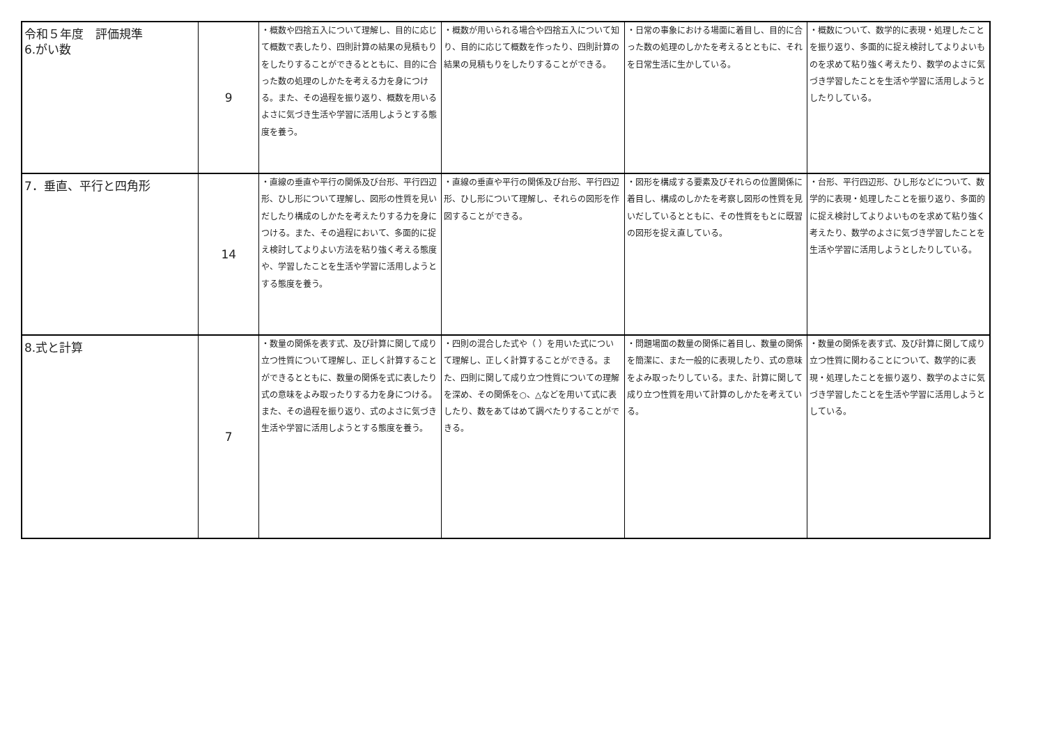| 令和５年度 評価規準 6.がい数 | 9 | ・概数や四捨五入について理解し、目的に応じて概数で表したり、四則計算の結果の見積もりをしたりすることができるとともに、目的に合った数の処理のしかたを考える力を身につける。また、その過程を振り返り、概数を用いるよさに気づき生活や学習に活用しようとする態度を養う。 | ・概数が用いられる場合や四捨五入について知り、目的に応じて概数を作ったり、四則計算の結果の見積もりをしたりすることができる。 | ・日常の事象における場面に着目し、目的に合った数の処理のしかたを考えるとともに、それを日常生活に生かしている。 | ・概数について、数学的に表現・処理したことを振り返り、多面的に捉え検討してよりよいものを求めて粘り強く考えたり、数学のよさに気づき学習したことを生活や学習に活用しようとしたりしている。 |
| 7．垂直、平行と四角形 | 14 | ・直線の垂直や平行の関係及び台形、平行四辺形、ひし形について理解し、図形の性質を見いだしたり構成のしかたを考えたりする力を身につける。また、その過程において、多面的に捉え検討してよりよい方法を粘り強く考える態度や、学習したことを生活や学習に活用しようとする態度を養う。 | ・直線の垂直や平行の関係及び台形、平行四辺形、ひし形について理解し、それらの図形を作図することができる。 | ・図形を構成する要素及びそれらの位置関係に着目し、構成のしかたを考察し図形の性質を見いだしているとともに、その性質をもとに既習の図形を捉え直している。 | ・台形、平行四辺形、ひし形などについて、数学的に表現・処理したことを振り返り、多面的に捉え検討してよりよいものを求めて粘り強く考えたり、数学のよさに気づき学習したことを生活や学習に活用しようとしたりしている。 |
| 8.式と計算 | 7 | ・数量の関係を表す式、及び計算に関して成り立つ性質について理解し、正しく計算することができるとともに、数量の関係を式に表したり式の意味をよみ取ったりする力を身につける。また、その過程を振り返り、式のよさに気づき生活や学習に活用しようとする態度を養う。 | ・四則の混合した式や（ ）を用いた式について理解し、正しく計算することができる。また、四則に関して成り立つ性質についての理解を深め、その関係を○、△などを用いて式に表したり、数をあてはめて調べたりすることができる。 | ・問題場面の数量の関係に着目し、数量の関係を簡潔に、また一般的に表現したり、式の意味をよみ取ったりしている。また、計算に関して成り立つ性質を用いて計算のしかたを考えている。 | ・数量の関係を表す式、及び計算に関して成り立つ性質に関わることについて、数学的に表現・処理したことを振り返り、数学のよさに気づき学習したことを生活や学習に活用しようとしている。 |